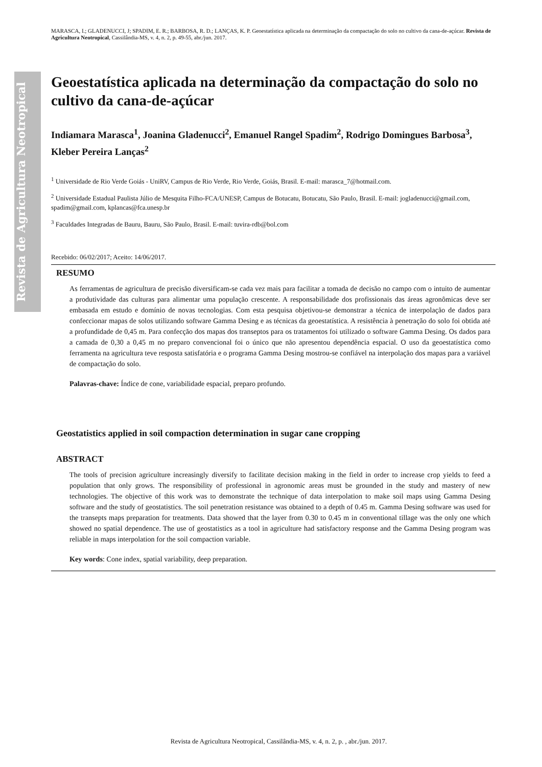Revista de Agricultura Neotropical
MARASCA, I.; GLADENUCCI, J; SPADIM, E. R.; BARBOSA, R. D.; LANÇAS, K. P. Geoestatística aplicada na determinação da compactação do solo no cultivo da cana-de-açúcar. Revista de Agricultura Neotropical, Cassilândia-MS, v. 4, n. 2, p. 49-55, abr./jun. 2017.
Geoestatística aplicada na determinação da compactação do solo no cultivo da cana-de-açúcar
Indiamara Marasca<sup>1</sup>, Joanina Gladenucci<sup>2</sup>, Emanuel Rangel Spadim<sup>2</sup>, Rodrigo Domingues Barbosa<sup>3</sup>, Kleber Pereira Lanças<sup>2</sup>
<sup>1</sup> Universidade de Rio Verde Goiás - UniRV, Campus de Rio Verde, Rio Verde, Goiás, Brasil. E-mail: marasca_7@hotmail.com.
<sup>2</sup> Universidade Estadual Paulista Júlio de Mesquita Filho-FCA/UNESP, Campus de Botucatu, Botucatu, São Paulo, Brasil. E-mail: jogladenucci@gmail.com, spadim@gmail.com, kplancas@fca.unesp.br
<sup>3</sup> Faculdades Integradas de Bauru, Bauru, São Paulo, Brasil. E-mail: tuvira-rdb@bol.com
Recebido: 06/02/2017; Aceito: 14/06/2017.
RESUMO
As ferramentas de agricultura de precisão diversificam-se cada vez mais para facilitar a tomada de decisão no campo com o intuito de aumentar a produtividade das culturas para alimentar uma população crescente. A responsabilidade dos profissionais das áreas agronômicas deve ser embasada em estudo e domínio de novas tecnologias. Com esta pesquisa objetivou-se demonstrar a técnica de interpolação de dados para confeccionar mapas de solos utilizando software Gamma Desing e as técnicas da geoestatística. A resistência à penetração do solo foi obtida até a profundidade de 0,45 m. Para confecção dos mapas dos transeptos para os tratamentos foi utilizado o software Gamma Desing. Os dados para a camada de 0,30 a 0,45 m no preparo convencional foi o único que não apresentou dependência espacial. O uso da geoestatística como ferramenta na agricultura teve resposta satisfatória e o programa Gamma Desing mostrou-se confiável na interpolação dos mapas para a variável de compactação do solo.
Palavras-chave: Índice de cone, variabilidade espacial, preparo profundo.
Geostatistics applied in soil compaction determination in sugar cane cropping
ABSTRACT
The tools of precision agriculture increasingly diversify to facilitate decision making in the field in order to increase crop yields to feed a population that only grows. The responsibility of professional in agronomic areas must be grounded in the study and mastery of new technologies. The objective of this work was to demonstrate the technique of data interpolation to make soil maps using Gamma Desing software and the study of geostatistics. The soil penetration resistance was obtained to a depth of 0.45 m. Gamma Desing software was used for the transepts maps preparation for treatments. Data showed that the layer from 0.30 to 0.45 m in conventional tillage was the only one which showed no spatial dependence. The use of geostatistics as a tool in agriculture had satisfactory response and the Gamma Desing program was reliable in maps interpolation for the soil compaction variable.
Key words: Cone index, spatial variability, deep preparation.
Revista de Agricultura Neotropical, Cassilândia-MS, v. 4, n. 2, p. , abr./jun. 2017.